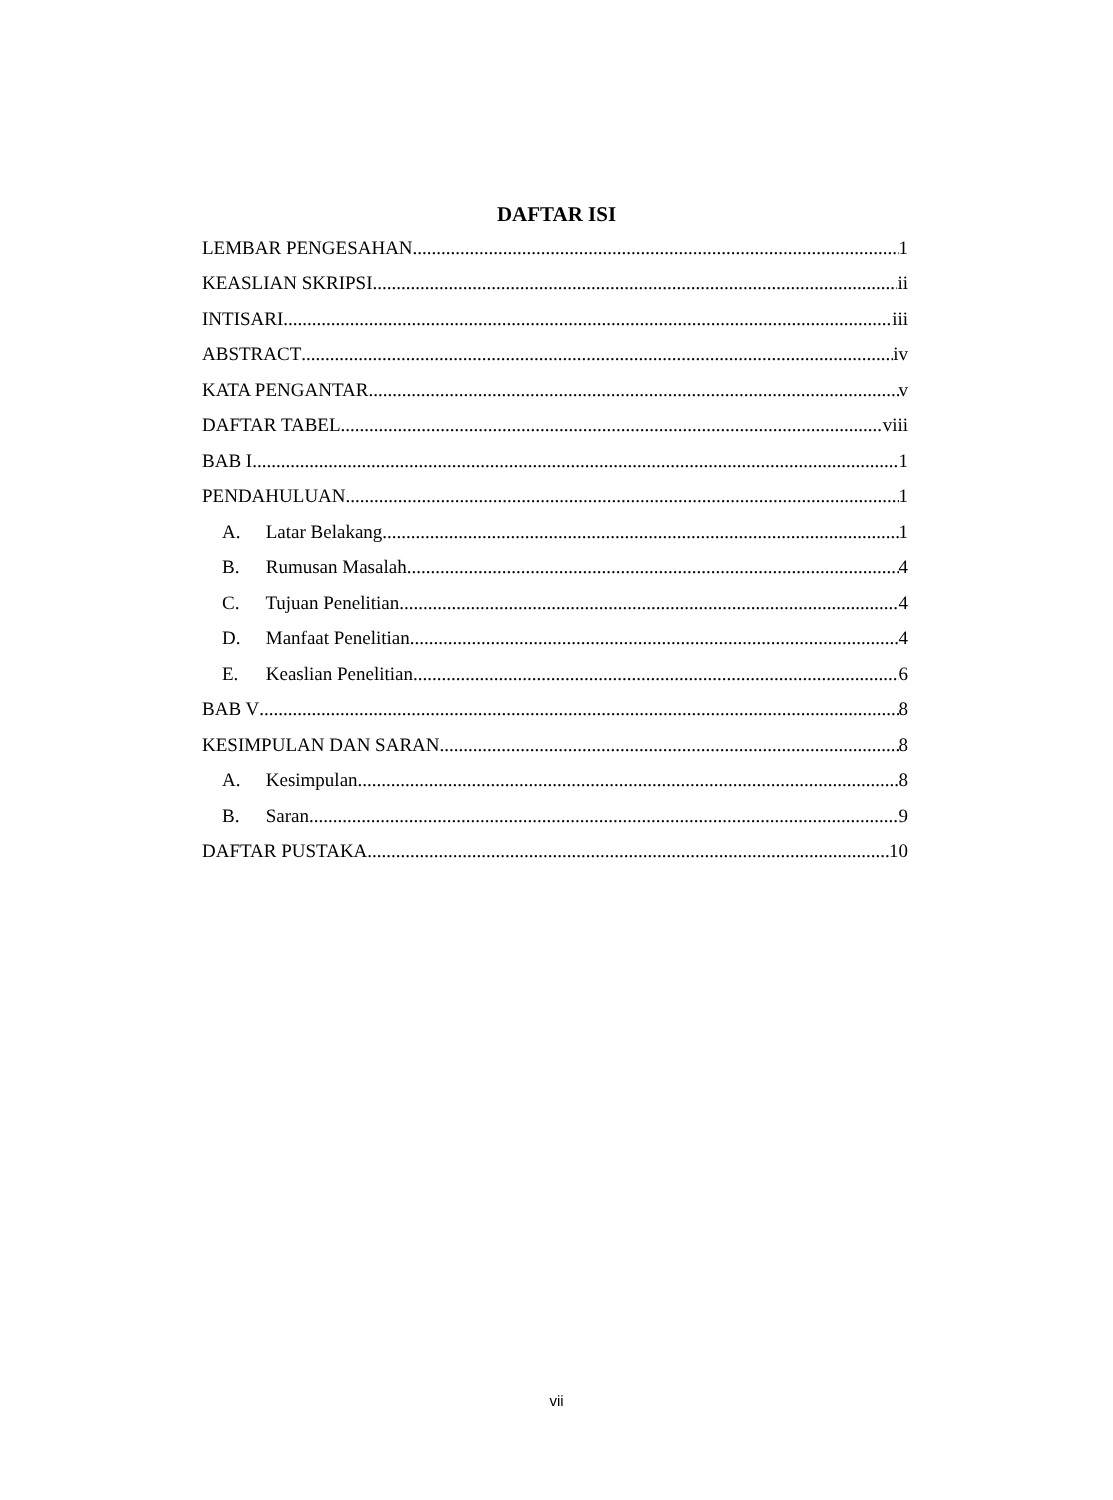DAFTAR ISI
LEMBAR PENGESAHAN 1
KEASLIAN SKRIPSI ii
INTISARI iii
ABSTRACT iv
KATA PENGANTAR v
DAFTAR TABEL viii
BAB I 1
PENDAHULUAN 1
A. Latar Belakang 1
B. Rumusan Masalah 4
C. Tujuan Penelitian 4
D. Manfaat Penelitian 4
E. Keaslian Penelitian 6
BAB V 8
KESIMPULAN DAN SARAN 8
A. Kesimpulan 8
B. Saran 9
DAFTAR PUSTAKA 10
vii